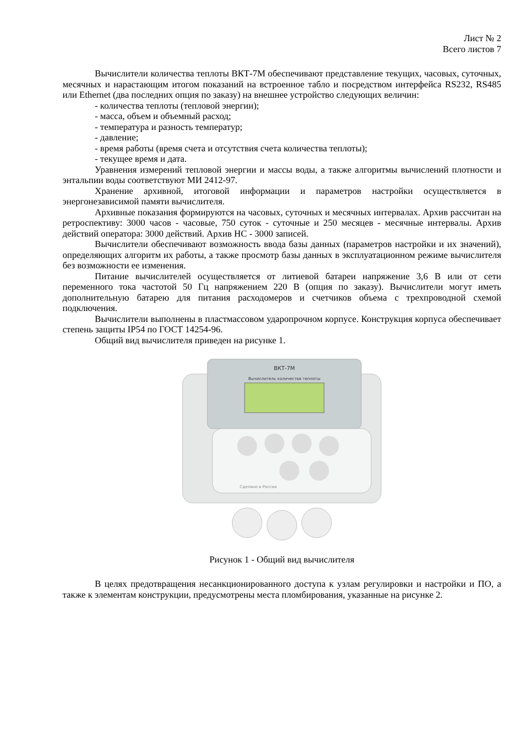Лист № 2
Всего листов 7
Вычислители количества теплоты ВКТ-7М обеспечивают представление текущих, часовых, суточных, месячных и нарастающим итогом показаний на встроенное табло и посредством интерфейса RS232, RS485 или Ethernet (два последних опция по заказу) на внешнее устройство следующих величин:
- количества теплоты (тепловой энергии);
- масса, объем и объемный расход;
- температура и разность температур;
- давление;
- время работы (время счета и отсутствия счета количества теплоты);
- текущее время и дата.
Уравнения измерений тепловой энергии и массы воды, а также алгоритмы вычислений плотности и энтальпии воды соответствуют МИ 2412-97.
Хранение архивной, итоговой информации и параметров настройки осуществляется в энергонезависимой памяти вычислителя.
Архивные показания формируются на часовых, суточных и месячных интервалах. Архив рассчитан на ретроспективу: 3000 часов - часовые, 750 суток - суточные и 250 месяцев - месячные интервалы. Архив действий оператора: 3000 действий. Архив НС - 3000 записей.
Вычислители обеспечивают возможность ввода базы данных (параметров настройки и их значений), определяющих алгоритм их работы, а также просмотр базы данных в эксплуатационном режиме вычислителя без возможности ее изменения.
Питание вычислителей осуществляется от литиевой батареи напряжение 3,6 В или от сети переменного тока частотой 50 Гц напряжением 220 В (опция по заказу). Вычислители могут иметь дополнительную батарею для питания расходомеров и счетчиков объема с трехпроводной схемой подключения.
Вычислители выполнены в пластмассовом ударопрочном корпусе. Конструкция корпуса обеспечивает степень защиты IP54 по ГОСТ 14254-96.
Общий вид вычислителя приведен на рисунке 1.
ВКТ-7М
Вычислитель количества теплоты
Сделано в России
Рисунок 1 - Общий вид вычислителя
В целях предотвращения несанкционированного доступа к узлам регулировки и настройки и ПО, а также к элементам конструкции, предусмотрены места пломбирования, указанные на рисунке 2.